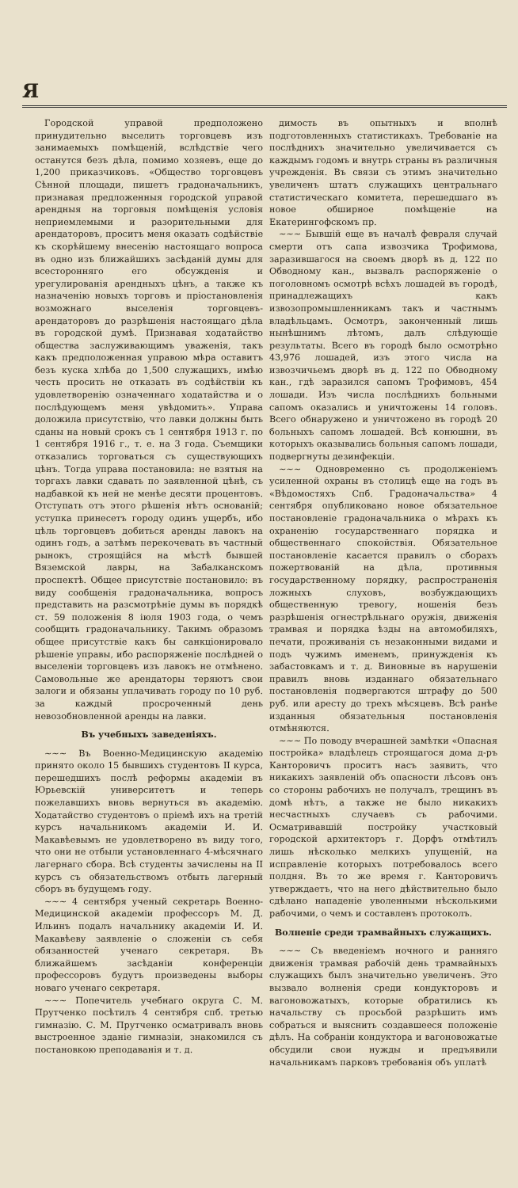Я
Городской управой предположено принудительно выселить торговцевъ изъ занимаемыхъ помѣщеній, вслѣдствіе чего останутся безъ дѣла, помимо хозяевъ, еще до 1,200 приказчиковъ. «Общество торговцевъ Сѣнной площади, пишетъ градоначальникъ, признавая предложенныя городской управой арендныя на торговыя помѣщенія условія неприемлемыми и разорительными для арендаторовъ, проситъ меня оказать содѣйствіе къ скорѣйшему внесенію настоящаго вопроса въ одно изъ ближайшихъ засѣданій думы для всесторонняго его обсужденія и урегулированія арендныхъ цѣнъ, а также къ назначенію новыхъ торговъ и пріостановленія возможнаго выселенія торговцевъ-арендаторовъ до разрѣшенія настоящаго дѣла въ городской думѣ. Признавая ходатайство общества заслуживающимъ уваженія, такъ какъ предположенная управою мѣра оставитъ безъ куска хлѣба до 1,500 служащихъ, имѣю честь просить не отказать въ содѣйствіи къ удовлетворенію означеннаго ходатайства и о послѣдующемъ меня увѣдомить». Управа доложила присутствію, что лавки должны быть сданы на новый срокъ съ 1 сентября 1913 г. по 1 сентября 1916 г., т. е. на 3 года. Съемщики отказались торговаться съ существующихъ цѣнъ. Тогда управа постановила: не взятыя на торгахъ лавки сдавать по заявленной цѣнѣ, съ надбавкой къ ней не менѣе десяти процентовъ. Отступать отъ этого рѣшенія нѣтъ основаній; уступка принесетъ городу одинъ ущербъ, ибо цѣль торговцевъ добиться аренды лавокъ на одинъ годъ, а затѣмъ перекочевать въ частный рынокъ, строящійся на мѣстѣ бывшей Вяземской лавры, на Забалканскомъ проспектѣ. Общее присутствіе постановило: въ виду сообщенія градоначальника, вопросъ представить на разсмотрѣніе думы въ порядкѣ ст. 59 положенія 8 іюля 1903 года, о чемъ сообщить градоначальнику. Такимъ образомъ общее присутствіе какъ бы санкціонировало рѣшеніе управы, ибо распоряженіе послѣдней о выселеніи торговцевъ изъ лавокъ не отмѣнено. Самовольные же арендаторы теряютъ свои залоги и обязаны уплачивать городу по 10 руб. за каждый просроченный день невозобновленной аренды на лавки.
Въ учебныхъ заведеніяхъ.
~~~ Въ Военно-Медицинскую академію принято около 15 бывшихъ студентовъ II курса, перешедшихъ послѣ реформы академіи въ Юрьевскій университетъ и теперь пожелавшихъ вновь вернуться въ академію. Ходатайство студентовъ о пріемѣ ихъ на третій курсъ начальникомъ академіи И. И. Макавѣевымъ не удовлетворено въ виду того, что они не отбыли установленнаго 4-мѣсячнаго лагернаго сбора. Всѣ студенты зачислены на II курсъ съ обязательствомъ отбыть лагерный сборъ въ будущемъ году.
~~~ 4 сентября ученый секретарь Военно-Медицинской академіи профессоръ М. Д. Ильинъ подалъ начальнику академіи И. И. Макавѣеву заявленіе о сложеніи съ себя обязанностей ученаго секретаря. Въ ближайшемъ засѣданіи конференціи профессоровъ будутъ произведены выборы новаго ученаго секретаря.
~~~ Попечитель учебнаго округа С. М. Прутченко посѣтилъ 4 сентября спб. третью гимназію. С. М. Прутченко осматривалъ вновь выстроенное зданіе гимназіи, знакомился съ постановкою преподаванія и т. д.
димость въ опытныхъ и вполнѣ подготовленныхъ статистикахъ. Требованіе на послѣднихъ значительно увеличивается съ каждымъ годомъ и внутрь страны въ различныя учрежденія. Въ связи съ этимъ значительно увеличенъ штатъ служащихъ центральнаго статистическаго комитета, перешедшаго въ новое обширное помѣщеніе на Екатерингофскомъ пр.
~~~ Бывшій еще въ началѣ февраля случай смерти отъ сапа извозчика Трофимова, заразившагося на своемъ дворѣ въ д. 122 по Обводному кан., вызвалъ распоряженіе о поголовномъ осмотрѣ всѣхъ лошадей въ городѣ, принадлежащихъ какъ извозопромышленникамъ такъ и частнымъ владѣльцамъ. Осмотръ, законченный лишь нынѣшнимъ лѣтомъ, далъ слѣдующіе результаты. Всего въ городѣ было осмотрѣно 43,976 лошадей, изъ этого числа на извозчичьемъ дворѣ въ д. 122 по Обводному кан., гдѣ заразился сапомъ Трофимовъ, 454 лошади. Изъ числа послѣднихъ больными сапомъ оказались и уничтожены 14 головъ. Всего обнаружено и уничтожено въ городѣ 20 больныхъ сапомъ лошадей. Всѣ конюшни, въ которыхъ оказывались больныя сапомъ лошади, подвергнуты дезинфекціи.
~~~ Одновременно съ продолженіемъ усиленной охраны въ столицѣ еще на годъ въ «Вѣдомостяхъ Спб. Градоначальства» 4 сентября опубликовано новое обязательное постановленіе градоначальника о мѣрахъ къ охраненію государственнаго порядка и общественнаго спокойствія. Обязательное постановленіе касается правилъ о сборахъ пожертвованій на дѣла, противныя государственному порядку, распространенія ложныхъ слуховъ, возбуждающихъ общественную тревогу, ношенія безъ разрѣшенія огнестрѣльнаго оружія, движенія трамвая и порядка ѣзды на автомобиляхъ, печати, проживанія съ незаконными видами и подъ чужимъ именемъ, принужденія къ забастовкамъ и т. д. Виновные въ нарушеніи правилъ вновь изданнаго обязательнаго постановленія подвергаются штрафу до 500 руб. или аресту до трехъ мѣсяцевъ. Всѣ ранѣе изданныя обязательныя постановленія отмѣняются.
~~~ По поводу вчерашней замѣтки «Опасная постройка» владѣлецъ строящагося дома д-ръ Канторовичъ проситъ насъ заявить, что никакихъ заявленій объ опасности лѣсовъ онъ со стороны рабочихъ не получалъ, трещинъ въ домѣ нѣтъ, а также не было никакихъ несчастныхъ случаевъ съ рабочими. Осматривавшій постройку участковый городской архитекторъ г. Дорфъ отмѣтилъ лишь нѣсколько мелкихъ упущеній, на исправленіе которыхъ потребовалось всего полдня. Въ то же время г. Канторовичъ утверждаетъ, что на него дѣйствительно было сдѣлано нападеніе уволенными нѣсколькими рабочими, о чемъ и составленъ протоколъ.
Волненіе среди трамвайныхъ служащихъ.
~~~ Съ введеніемъ ночного и ранняго движенія трамвая рабочій день трамвайныхъ служащихъ былъ значительно увеличенъ. Это вызвало волненія среди кондукторовъ и вагоновожатыхъ, которые обратились къ начальству съ просьбой разрѣшить имъ собраться и выяснить создавшееся положеніе дѣлъ. На собраніи кондуктора и вагоновожатые обсудили свои нужды и предъявили начальникамъ парковъ требованія объ уплатѣ